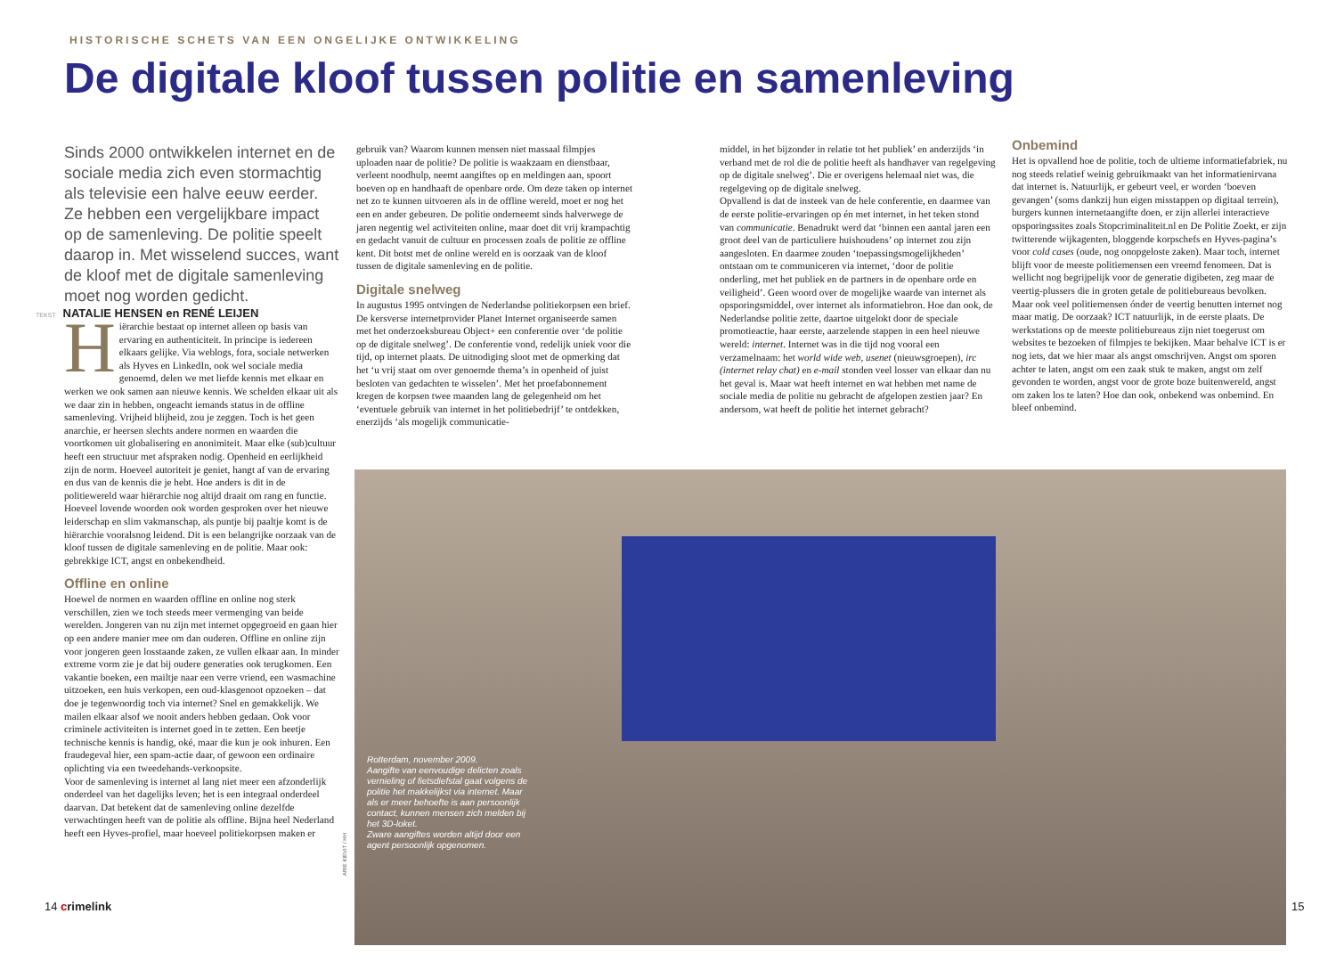HISTORISCHE SCHETS VAN EEN ONGELIJKE ONTWIKKELING
De digitale kloof tussen politie en samenleving
Sinds 2000 ontwikkelen internet en de sociale media zich even stormachtig als televisie een halve eeuw eerder. Ze hebben een vergelijkbare impact op de samenleving. De politie speelt daarop in. Met wisselend succes, want de kloof met de digitale samenleving moet nog worden gedicht.
TEKST NATALIE HENSEN en RENÉ LEIJEN
Hiërarchie bestaat op internet alleen op basis van ervaring en authenticiteit. In principe is iedereen elkaars gelijke. Via weblogs, fora, sociale netwerken als Hyves en LinkedIn, ook wel sociale media genoemd, delen we met liefde kennis met elkaar en werken we ook samen aan nieuwe kennis. We schelden elkaar uit als we daar zin in hebben, ongeacht iemands status in de offline samenleving. Vrijheid blijheid, zou je zeggen. Toch is het geen anarchie, er heersen slechts andere normen en waarden die voortkomen uit globalisering en anonimiteit. Maar elke (sub)cultuur heeft een structuur met afspraken nodig. Openheid en eerlijkheid zijn de norm. Hoeveel autoriteit je geniet, hangt af van de ervaring en dus van de kennis die je hebt. Hoe anders is dit in de politiewereld waar hiërarchie nog altijd draait om rang en functie. Hoeveel lovende woorden ook worden gesproken over het nieuwe leiderschap en slim vakmanschap, als puntje bij paaltje komt is de hiërarchie vooralsnog leidend. Dit is een belangrijke oorzaak van de kloof tussen de digitale samenleving en de politie. Maar ook: gebrekkige ICT, angst en onbekendheid.
Offline en online
Hoewel de normen en waarden offline en online nog sterk verschillen, zien we toch steeds meer vermenging van beide werelden. Jongeren van nu zijn met internet opgegroeid en gaan hier op een andere manier mee om dan ouderen. Offline en online zijn voor jongeren geen losstaande zaken, ze vullen elkaar aan. In minder extreme vorm zie je dat bij oudere generaties ook terugkomen. Een vakantie boeken, een mailtje naar een verre vriend, een wasmachine uitzoeken, een huis verkopen, een oud-klasgenoot opzoeken – dat doe je tegenwoordig toch via internet? Snel en gemakkelijk. We mailen elkaar alsof we nooit anders hebben gedaan. Ook voor criminele activiteiten is internet goed in te zetten. Een beetje technische kennis is handig, oké, maar die kun je ook inhuren. Een fraudegeval hier, een spam-actie daar, of gewoon een ordinaire oplichting via een tweedehands-verkoopsite.
Voor de samenleving is internet al lang niet meer een afzonderlijk onderdeel van het dagelijks leven; het is een integraal onderdeel daarvan. Dat betekent dat de samenleving online dezelfde verwachtingen heeft van de politie als offline. Bijna heel Nederland heeft een Hyves-profiel, maar hoeveel politiekorpsen maken er
gebruik van? Waarom kunnen mensen niet massaal filmpjes uploaden naar de politie? De politie is waakzaam en dienstbaar, verleent noodhulp, neemt aangiftes op en meldingen aan, spoort boeven op en handhaaft de openbare orde. Om deze taken op internet net zo te kunnen uitvoeren als in de offline wereld, moet er nog het een en ander gebeuren. De politie onderneemt sinds halverwege de jaren negentig wel activiteiten online, maar doet dit vrij krampachtig en gedacht vanuit de cultuur en processen zoals de politie ze offline kent. Dit botst met de online wereld en is oorzaak van de kloof tussen de digitale samenleving en de politie.
Digitale snelweg
In augustus 1995 ontvingen de Nederlandse politiekorpsen een brief. De kersverse internetprovider Planet Internet organiseerde samen met het onderzoeksbureau Object+ een conferentie over ‘de politie op de digitale snelweg’. De conferentie vond, redelijk uniek voor die tijd, op internet plaats. De uitnodiging sloot met de opmerking dat het ‘u vrij staat om over genoemde thema’s in openheid of juist besloten van gedachten te wisselen’. Met het proefabonnement kregen de korpsen twee maanden lang de gelegenheid om het ‘eventuele gebruik van internet in het politiebedrijf’ te ontdekken, enerzijds ‘als mogelijk communicatie-
middel, in het bijzonder in relatie tot het publiek’ en anderzijds ‘in verband met de rol die de politie heeft als handhaver van regelgeving op de digitale snelweg’. Die er overigens helemaal niet was, die regelgeving op de digitale snelweg.
Opvallend is dat de insteek van de hele conferentie, en daarmee van de eerste politie-ervaringen op én met internet, in het teken stond van communicatie. Benadrukt werd dat ‘binnen een aantal jaren een groot deel van de particuliere huishoudens’ op internet zou zijn aangesloten. En daarmee zouden ‘toepassingsmogelijkheden’ ontstaan om te communiceren via internet, ‘door de politie onderling, met het publiek en de partners in de openbare orde en veiligheid’. Geen woord over de mogelijke waarde van internet als opsporingsmiddel, over internet als informatiebron. Hoe dan ook, de Nederlandse politie zette, daartoe uitgelokt door de speciale promotieactie, haar eerste, aarzelende stappen in een heel nieuwe wereld: internet. Internet was in die tijd nog vooral een verzamelnaam: het world wide web, usenet (nieuwsgroepen), irc (internet relay chat) en e-mail stonden veel losser van elkaar dan nu het geval is. Maar wat heeft internet en wat hebben met name de sociale media de politie nu gebracht de afgelopen zestien jaar? En andersom, wat heeft de politie het internet gebracht?
Onbemind
Het is opvallend hoe de politie, toch de ultieme informatiefabriek, nu nog steeds relatief weinig gebruikmaakt van het informatienirvana dat internet is. Natuurlijk, er gebeurt veel, er worden ‘boeven gevangen’ (soms dankzij hun eigen misstappen op digitaal terrein), burgers kunnen internetaangifte doen, er zijn allerlei interactieve opsporingssites zoals Stopcriminaliteit.nl en De Politie Zoekt, er zijn twitterende wijkagenten, bloggende korpschefs en Hyves-pagina’s voor cold cases (oude, nog onopgeloste zaken). Maar toch, internet blijft voor de meeste politiemensen een vreemd fenomeen. Dat is wellicht nog begrijpelijk voor de generatie digibeten, zeg maar de veertig-plussers die in groten getale de politiebureaus bevolken. Maar ook veel politiemensen ónder de veertig benutten internet nog maar matig. De oorzaak? ICT natuurlijk, in de eerste plaats. De werkstations op de meeste politiebureaus zijn niet toegerust om websites te bezoeken of filmpjes te bekijken. Maar behalve ICT is er nog iets, dat we hier maar als angst omschrijven. Angst om sporen achter te laten, angst om een zaak stuk te maken, angst om zelf gevonden te worden, angst voor de grote boze buitenwereld, angst om zaken los te laten? Hoe dan ook, onbekend was onbemind. En bleef onbemind.
Rotterdam, november 2009.
Aangifte van eenvoudige delicten zoals vernieling of fietsdiefstal gaat volgens de politie het makkelijkst via internet. Maar als er meer behoefte is aan persoonlijk contact, kunnen mensen zich melden bij het 3D-loket.
Zware aangiftes worden altijd door een agent persoonlijk opgenomen.
ARIE KIEVIT / HH
14 crimelink 15